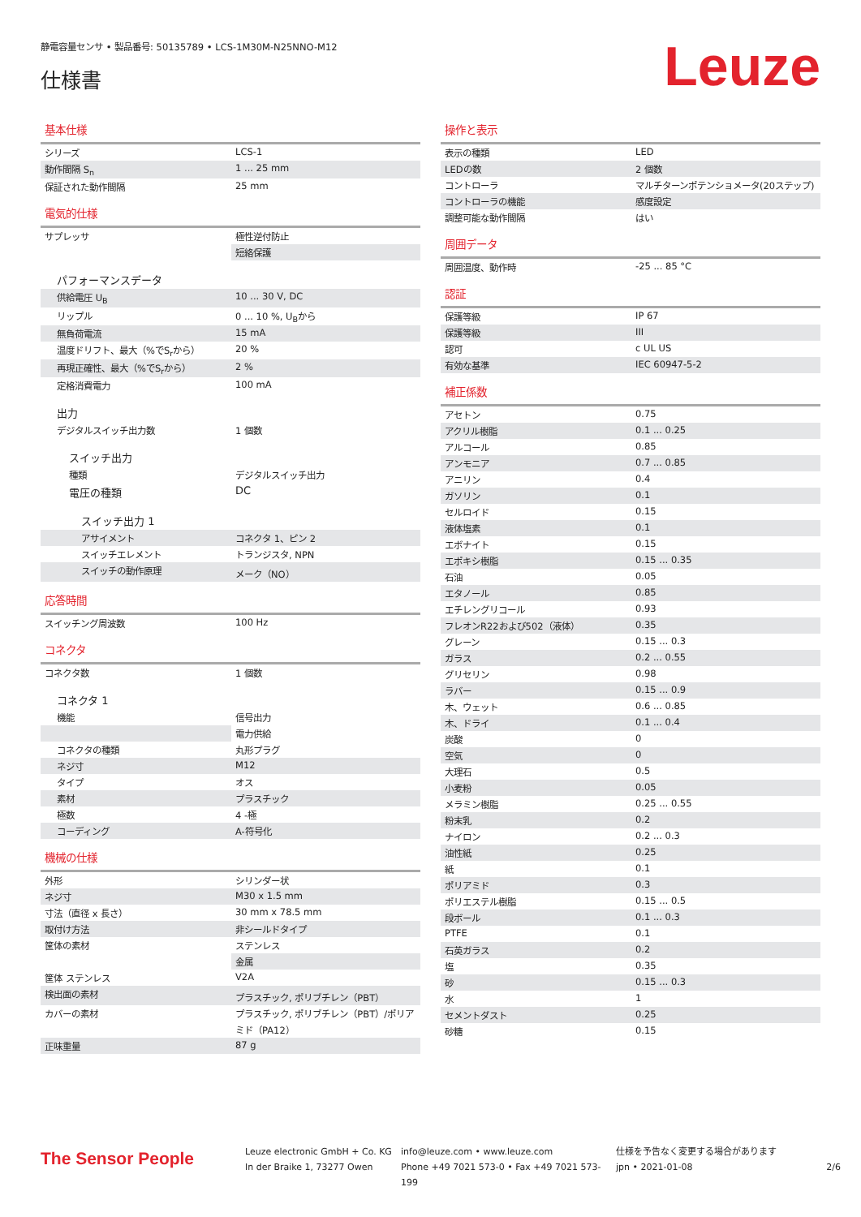静電容量センサ • 製品番号: 50135789 • LCS-1M30M-N25NNO-M12
仕様書
Leuze
基本仕様
| シリーズ | LCS-1 |
| 動作間隔 S<sub>n</sub> | 1 ... 25 mm |
| 保証された動作間隔 | 25 mm |
電気的仕様
| サプレッサ | 極性逆付防止 |
| | 短絡保護 |
| パフォーマンスデータ | |
| 供給電圧 U<sub>B</sub> | 10 ... 30 V, DC |
| リップル | 0 ... 10 %, U<sub>B</sub>から |
| 無負荷電流 | 15 mA |
| 温度ドリフト、最大（%でS<sub>r</sub>から） | 20 % |
| 再現正確性、最大（%でS<sub>r</sub>から） | 2 % |
| 定格消費電力 | 100 mA |
| 出力 | |
| デジタルスイッチ出力数 | 1 個数 |
| スイッチ出力 | |
| 種類 | デジタルスイッチ出力 |
| 電圧の種類 | DC |
| スイッチ出力 1 | |
| アサイメント | コネクタ 1、ピン 2 |
| スイッチエレメント | トランジスタ, NPN |
| スイッチの動作原理 | メーク（NO） |
応答時間
| スイッチング周波数 | 100 Hz |
コネクタ
| コネクタ数 | 1 個数 |
| コネクタ 1 | |
| 機能 | 信号出力 |
| | 電力供給 |
| コネクタの種類 | 丸形プラグ |
| ネジ寸 | M12 |
| タイプ | オス |
| 素材 | プラスチック |
| 極数 | 4 -極 |
| コーディング | A-符号化 |
機械の仕様
| 外形 | シリンダー状 |
| ネジ寸 | M30 x 1.5 mm |
| 寸法（直径 x 長さ） | 30 mm x 78.5 mm |
| 取付け方法 | 非シールドタイプ |
| 筐体の素材 | ステンレス |
| | 金属 |
| 筐体 ステンレス | V2A |
| 検出面の素材 | プラスチック, ポリブチレン（PBT） |
| カバーの素材 | プラスチック, ポリブチレン（PBT）/ポリアミド（PA12） |
| 正味重量 | 87 g |
操作と表示
| 表示の種類 | LED |
| LEDの数 | 2 個数 |
| コントローラ | マルチターンポテンショメータ(20ステップ) |
| コントローラの機能 | 感度設定 |
| 調整可能な動作間隔 | はい |
周囲データ
| 周囲温度、動作時 | -25 ... 85 °C |
認証
| 保護等級 | IP 67 |
| 保護等級 | III |
| 認可 | c UL US |
| 有効な基準 | IEC 60947-5-2 |
補正係数
| アセトン | 0.75 |
| アクリル樹脂 | 0.1 ... 0.25 |
| アルコール | 0.85 |
| アンモニア | 0.7 ... 0.85 |
| アニリン | 0.4 |
| ガソリン | 0.1 |
| セルロイド | 0.15 |
| 液体塩素 | 0.1 |
| エボナイト | 0.15 |
| エポキシ樹脂 | 0.15 ... 0.35 |
| 石油 | 0.05 |
| エタノール | 0.85 |
| エチレングリコール | 0.93 |
| フレオンR22および502（液体） | 0.35 |
| グレーン | 0.15 ... 0.3 |
| ガラス | 0.2 ... 0.55 |
| グリセリン | 0.98 |
| ラバー | 0.15 ... 0.9 |
| 木、ウェット | 0.6 ... 0.85 |
| 木、ドライ | 0.1 ... 0.4 |
| 炭酸 | 0 |
| 空気 | 0 |
| 大理石 | 0.5 |
| 小麦粉 | 0.05 |
| メラミン樹脂 | 0.25 ... 0.55 |
| 粉末乳 | 0.2 |
| ナイロン | 0.2 ... 0.3 |
| 油性紙 | 0.25 |
| 紙 | 0.1 |
| ポリアミド | 0.3 |
| ポリエステル樹脂 | 0.15 ... 0.5 |
| 段ボール | 0.1 ... 0.3 |
| PTFE | 0.1 |
| 石英ガラス | 0.2 |
| 塩 | 0.35 |
| 砂 | 0.15 ... 0.3 |
| 水 | 1 |
| セメントダスト | 0.25 |
| 砂糖 | 0.15 |
The Sensor People
Leuze electronic GmbH + Co. KG
In der Braike 1, 73277 Owen
info@leuze.com • www.leuze.com
Phone +49 7021 573-0 • Fax +49 7021 573-199
仕様を予告なく変更する場合があります
jpn • 2021-01-08
2/6